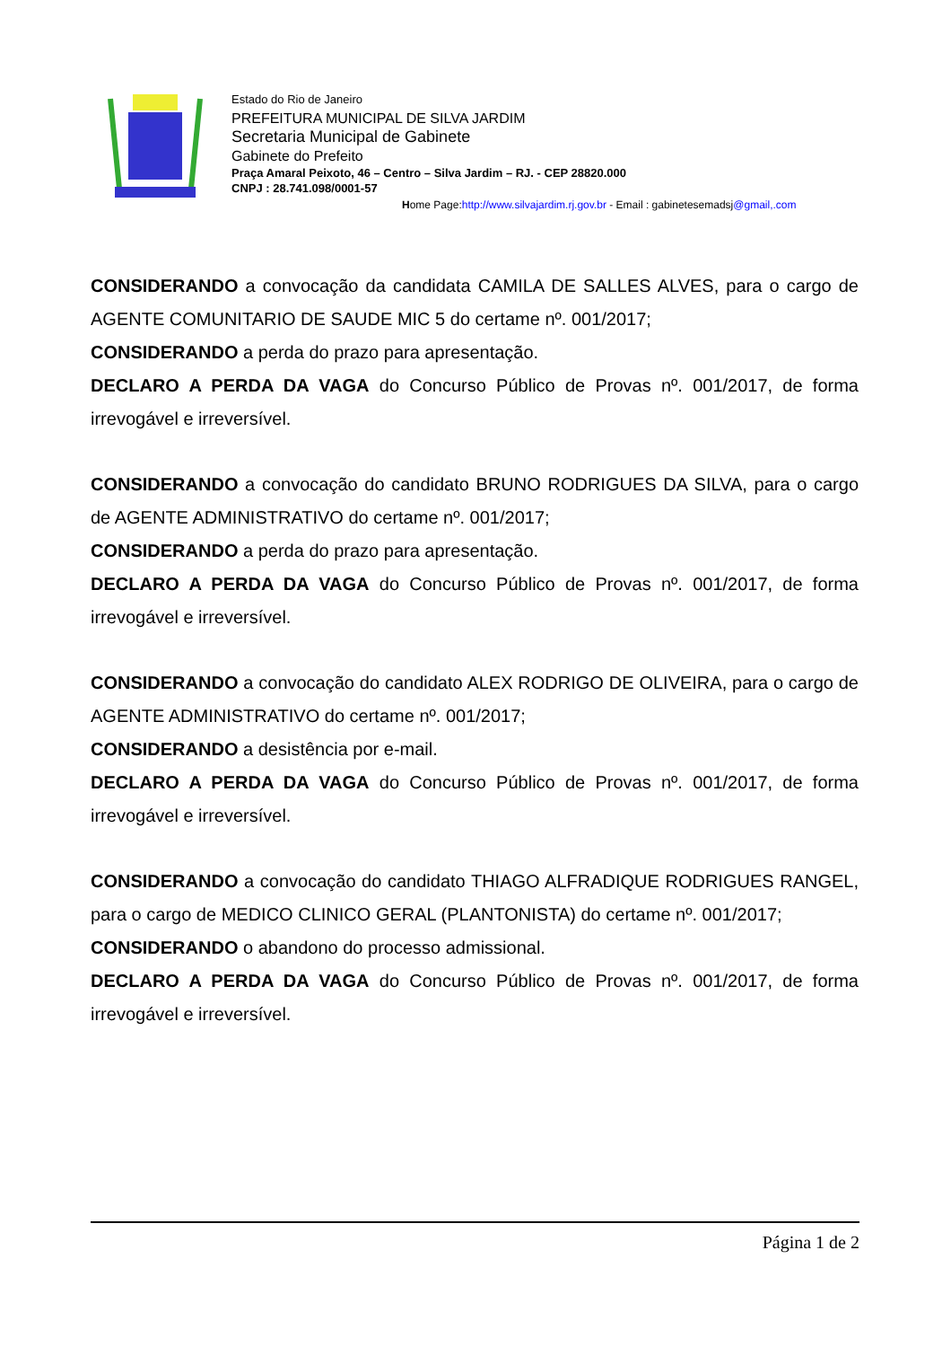Estado do Rio de Janeiro
PREFEITURA MUNICIPAL DE SILVA JARDIM
Secretaria Municipal de Gabinete
Gabinete do Prefeito
Praça Amaral Peixoto, 46 – Centro – Silva Jardim – RJ. - CEP 28820.000
CNPJ : 28.741.098/0001-57
Home Page:http://www.silvajardim.rj.gov.br - Email : gabinetesemadsj@gmail,.com
CONSIDERANDO a convocação da candidata CAMILA DE SALLES ALVES, para o cargo de AGENTE COMUNITARIO DE SAUDE MIC 5 do certame nº. 001/2017;
CONSIDERANDO a perda do prazo para apresentação.
DECLARO A PERDA DA VAGA do Concurso Público de Provas nº. 001/2017, de forma irrevogável e irreversível.
CONSIDERANDO a convocação do candidato BRUNO RODRIGUES DA SILVA, para o cargo de AGENTE ADMINISTRATIVO do certame nº. 001/2017;
CONSIDERANDO a perda do prazo para apresentação.
DECLARO A PERDA DA VAGA do Concurso Público de Provas nº. 001/2017, de forma irrevogável e irreversível.
CONSIDERANDO a convocação do candidato ALEX RODRIGO DE OLIVEIRA, para o cargo de AGENTE ADMINISTRATIVO do certame nº. 001/2017;
CONSIDERANDO a desistência por e-mail.
DECLARO A PERDA DA VAGA do Concurso Público de Provas nº. 001/2017, de forma irrevogável e irreversível.
CONSIDERANDO a convocação do candidato THIAGO ALFRADIQUE RODRIGUES RANGEL, para o cargo de MEDICO CLINICO GERAL (PLANTONISTA) do certame nº. 001/2017;
CONSIDERANDO o abandono do processo admissional.
DECLARO A PERDA DA VAGA do Concurso Público de Provas nº. 001/2017, de forma irrevogável e irreversível.
Página 1 de 2